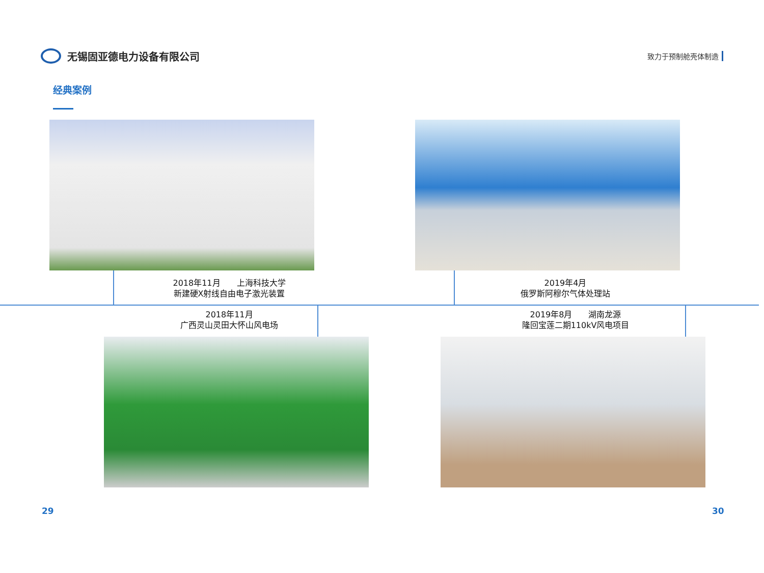无锡固亚德电力设备有限公司
致力于预制舱壳体制造
经典案例
2018年11月　　上海科技大学
新建硬X射线自由电子激光装置
2019年4月
俄罗斯阿穆尔气体处理站
2018年11月
广西灵山灵田大怀山风电场
2019年8月　　湖南龙源
隆回宝莲二期110kV风电项目
29 30